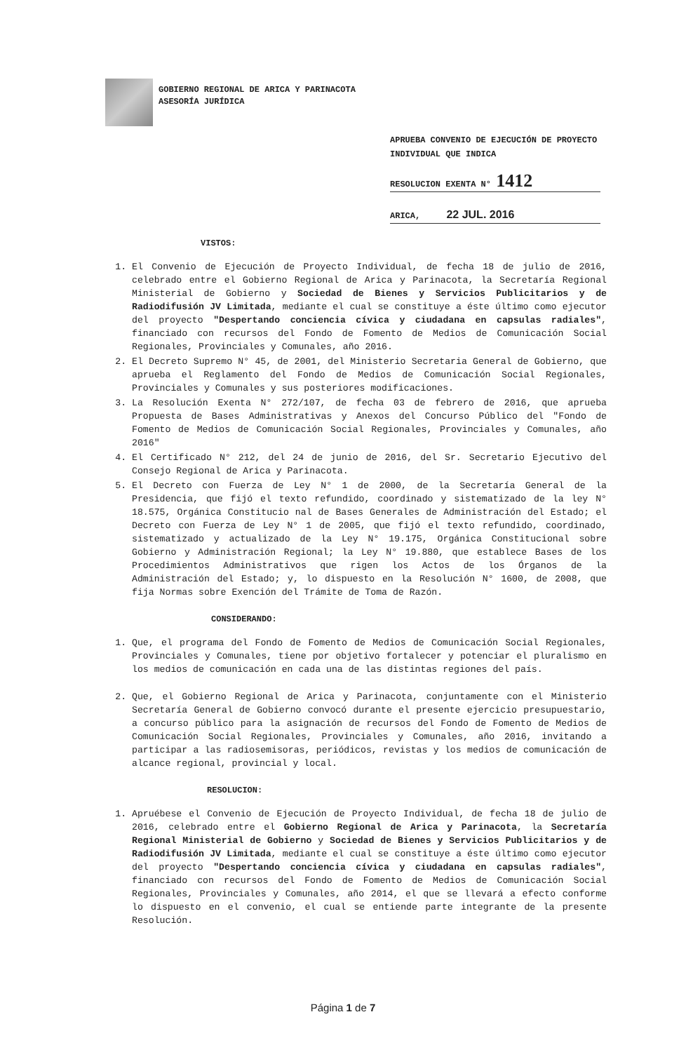GOBIERNO REGIONAL DE ARICA Y PARINACOTA
ASESORÍA JURÍDICA
APRUEBA CONVENIO DE EJECUCIÓN DE PROYECTO INDIVIDUAL QUE INDICA
RESOLUCION EXENTA N° 1412
ARICA, 22 JUL. 2016
VISTOS:
1. El Convenio de Ejecución de Proyecto Individual, de fecha 18 de julio de 2016, celebrado entre el Gobierno Regional de Arica y Parinacota, la Secretaría Regional Ministerial de Gobierno y Sociedad de Bienes y Servicios Publicitarios y de Radiodifusión JV Limitada, mediante el cual se constituye a éste último como ejecutor del proyecto "Despertando conciencia cívica y ciudadana en capsulas radiales", financiado con recursos del Fondo de Fomento de Medios de Comunicación Social Regionales, Provinciales y Comunales, año 2016.
2. El Decreto Supremo N° 45, de 2001, del Ministerio Secretaria General de Gobierno, que aprueba el Reglamento del Fondo de Medios de Comunicación Social Regionales, Provinciales y Comunales y sus posteriores modificaciones.
3. La Resolución Exenta N° 272/107, de fecha 03 de febrero de 2016, que aprueba Propuesta de Bases Administrativas y Anexos del Concurso Público del "Fondo de Fomento de Medios de Comunicación Social Regionales, Provinciales y Comunales, año 2016"
4. El Certificado N° 212, del 24 de junio de 2016, del Sr. Secretario Ejecutivo del Consejo Regional de Arica y Parinacota.
5. El Decreto con Fuerza de Ley N° 1 de 2000, de la Secretaría General de la Presidencia, que fijó el texto refundido, coordinado y sistematizado de la ley N° 18.575, Orgánica Constitucio nal de Bases Generales de Administración del Estado; el Decreto con Fuerza de Ley N° 1 de 2005, que fijó el texto refundido, coordinado, sistematizado y actualizado de la Ley N° 19.175, Orgánica Constitucional sobre Gobierno y Administración Regional; la Ley N° 19.880, que establece Bases de los Procedimientos Administrativos que rigen los Actos de los Órganos de la Administración del Estado; y, lo dispuesto en la Resolución N° 1600, de 2008, que fija Normas sobre Exención del Trámite de Toma de Razón.
CONSIDERANDO:
1. Que, el programa del Fondo de Fomento de Medios de Comunicación Social Regionales, Provinciales y Comunales, tiene por objetivo fortalecer y potenciar el pluralismo en los medios de comunicación en cada una de las distintas regiones del país.
2. Que, el Gobierno Regional de Arica y Parinacota, conjuntamente con el Ministerio Secretaría General de Gobierno convocó durante el presente ejercicio presupuestario, a concurso público para la asignación de recursos del Fondo de Fomento de Medios de Comunicación Social Regionales, Provinciales y Comunales, año 2016, invitando a participar a las radiosemisoras, periódicos, revistas y los medios de comunicación de alcance regional, provincial y local.
RESOLUCION:
1. Apruébese el Convenio de Ejecución de Proyecto Individual, de fecha 18 de julio de 2016, celebrado entre el Gobierno Regional de Arica y Parinacota, la Secretaría Regional Ministerial de Gobierno y Sociedad de Bienes y Servicios Publicitarios y de Radiodifusión JV Limitada, mediante el cual se constituye a éste último como ejecutor del proyecto "Despertando conciencia cívica y ciudadana en capsulas radiales", financiado con recursos del Fondo de Fomento de Medios de Comunicación Social Regionales, Provinciales y Comunales, año 2014, el que se llevará a efecto conforme lo dispuesto en el convenio, el cual se entiende parte integrante de la presente Resolución.
Página 1 de 7